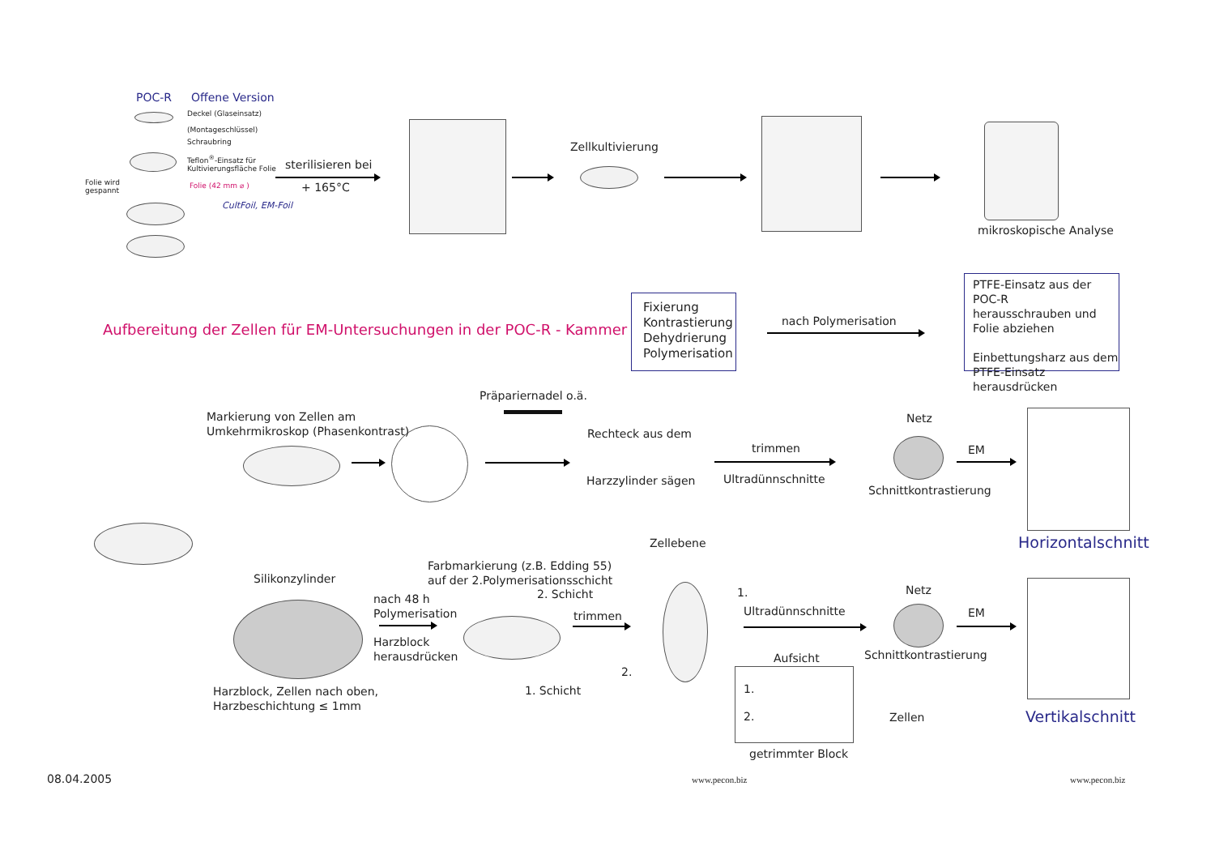POC-R Offene Version
Deckel (Glaseinsatz)
(Montageschlüssel)
Schraubring
Teflon<sup>®</sup>-Einsatz für
Kultivierungsfläche Folie
Folie wird
gespannt
Folie (42 mm ⌀ )
CultFoil, EM-Foil
sterilisieren bei
+ 165°C
Zellkultivierung
mikroskopische Analyse
Aufbereitung der Zellen für EM-Untersuchungen in der POC-R - Kammer
Fixierung
Kontrastierung
Dehydrierung
Polymerisation
nach Polymerisation
PTFE-Einsatz aus der POC-R
herausschrauben und
Folie abziehen
Einbettungsharz aus dem
PTFE-Einsatz herausdrücken
Präpariernadel o.ä.
Markierung von Zellen am
Umkehrmikroskop (Phasenkontrast)
Rechteck aus dem
Harzzylinder sägen
trimmen
Ultradünnschnitte
Netz
EM
Schnittkontrastierung
Horizontalschnitt
Zellebene
Farbmarkierung (z.B. Edding 55)
auf der 2.Polymerisationsschicht
2. Schicht
Silikonzylinder
nach 48 h
Polymerisation
Harzblock
herausdrücken
trimmen
1.
2.
Ultradünnschnitte
Netz
EM
Schnittkontrastierung
Aufsicht
1.
2. Zellen
1. Schicht
Harzblock, Zellen nach oben,
Harzbeschichtung ≤ 1mm
getrimmter Block
Vertikalschnitt
08.04.2005 www.pecon.biz www.pecon.biz